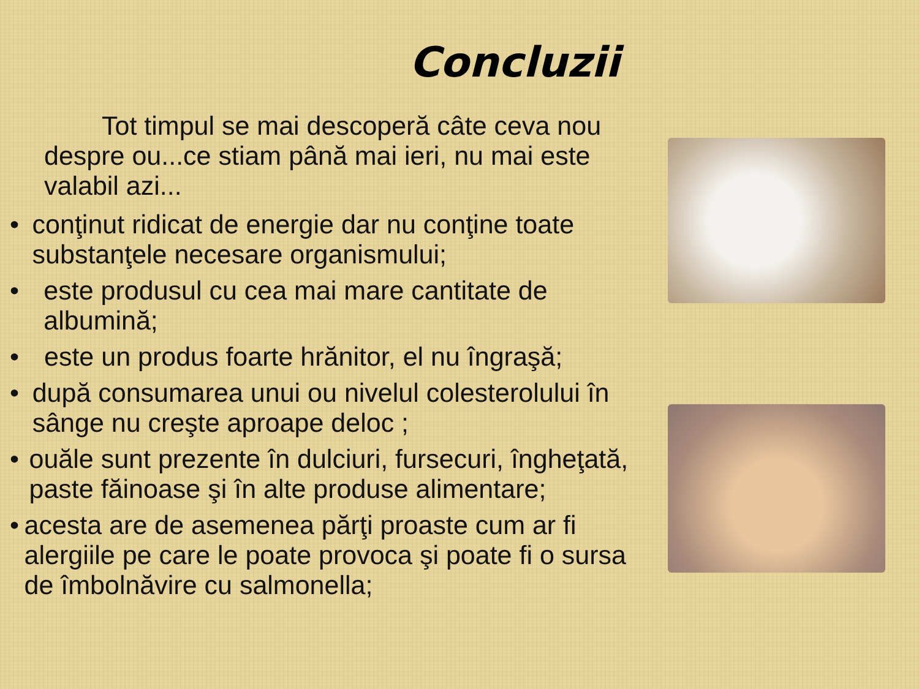Concluzii
Tot timpul se mai descoperă câte ceva nou despre ou...ce stiam până mai ieri, nu mai este valabil azi...
• conţinut ridicat de energie dar nu conţine toate substanţele necesare organismului;
• este produsul cu cea mai mare cantitate de albumină;
• este un produs foarte hrănitor, el nu îngraşă;
• după consumarea unui ou nivelul colesterolului în sânge nu creşte aproape deloc ;
• ouăle sunt prezente în dulciuri, fursecuri, îngheţată, paste făinoase şi în alte produse alimentare;
• acesta are de asemenea părţi proaste cum ar fi alergiile pe care le poate provoca şi poate fi o sursa de îmbolnăvire cu salmonella;